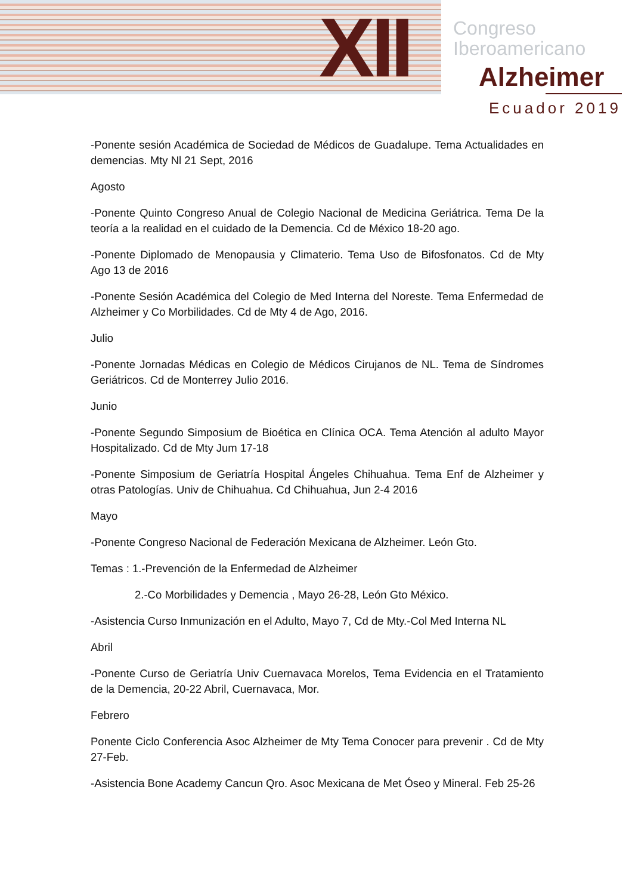XII
Congreso
Iberoamericano
Alzheimer
Ecuador 2019
-Ponente sesión Académica de Sociedad de Médicos de Guadalupe. Tema Actualidades en demencias. Mty Nl 21 Sept, 2016
Agosto
-Ponente Quinto Congreso Anual de Colegio Nacional de Medicina Geriátrica. Tema De la teoría a la realidad en el cuidado de la Demencia. Cd de México 18-20 ago.
-Ponente Diplomado de Menopausia y Climaterio. Tema Uso de Bifosfonatos. Cd de Mty Ago 13 de 2016
-Ponente Sesión Académica del Colegio de Med Interna del Noreste. Tema Enfermedad de Alzheimer y Co Morbilidades. Cd de Mty 4 de Ago, 2016.
Julio
-Ponente Jornadas Médicas en Colegio de Médicos Cirujanos de NL. Tema de Síndromes Geriátricos. Cd de Monterrey Julio 2016.
Junio
-Ponente Segundo Simposium de Bioética en Clínica OCA. Tema Atención al adulto Mayor Hospitalizado. Cd de Mty Jum 17-18
-Ponente Simposium de Geriatría Hospital Ángeles Chihuahua. Tema Enf de Alzheimer y otras Patologías. Univ de Chihuahua. Cd Chihuahua, Jun 2-4 2016
Mayo
-Ponente Congreso Nacional de Federación Mexicana de Alzheimer. León Gto.
Temas : 1.-Prevención de la Enfermedad de Alzheimer
2.-Co Morbilidades y Demencia , Mayo 26-28, León Gto México.
-Asistencia Curso Inmunización en el Adulto, Mayo 7, Cd de Mty.-Col Med Interna NL
Abril
-Ponente Curso de Geriatría Univ Cuernavaca Morelos, Tema Evidencia en el Tratamiento de la Demencia, 20-22 Abril, Cuernavaca, Mor.
Febrero
Ponente Ciclo Conferencia Asoc Alzheimer de Mty Tema Conocer para prevenir . Cd de Mty 27-Feb.
-Asistencia Bone Academy Cancun Qro. Asoc Mexicana de Met Óseo y Mineral. Feb 25-26